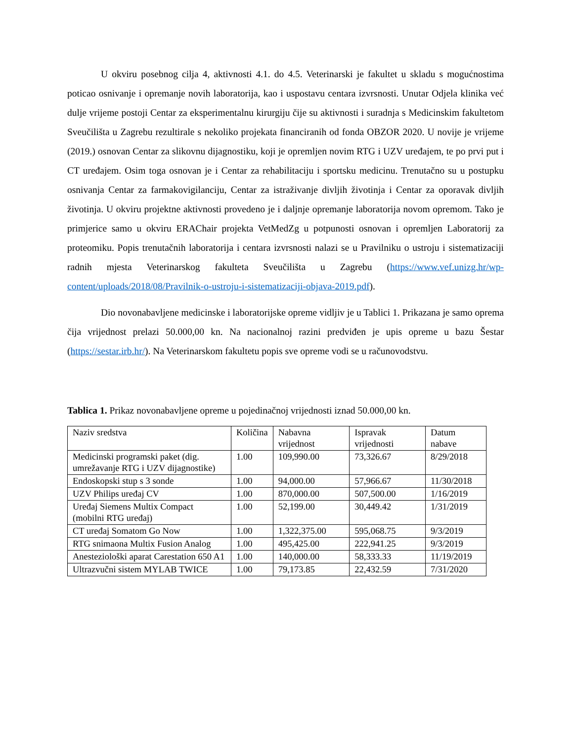U okviru posebnog cilja 4, aktivnosti 4.1. do 4.5. Veterinarski je fakultet u skladu s mogućnostima poticao osnivanje i opremanje novih laboratorija, kao i uspostavu centara izvrsnosti. Unutar Odjela klinika već dulje vrijeme postoji Centar za eksperimentalnu kirurgiju čije su aktivnosti i suradnja s Medicinskim fakultetom Sveučilišta u Zagrebu rezultirale s nekoliko projekata financiranih od fonda OBZOR 2020. U novije je vrijeme (2019.) osnovan Centar za slikovnu dijagnostiku, koji je opremljen novim RTG i UZV uređajem, te po prvi put i CT uređajem. Osim toga osnovan je i Centar za rehabilitaciju i sportsku medicinu. Trenutačno su u postupku osnivanja Centar za farmakovigilanciju, Centar za istraživanje divljih životinja i Centar za oporavak divljih životinja. U okviru projektne aktivnosti provedeno je i daljnje opremanje laboratorija novom opremom. Tako je primjerice samo u okviru ERAChair projekta VetMedZg u potpunosti osnovan i opremljen Laboratorij za proteomiku. Popis trenutačnih laboratorija i centara izvrsnosti nalazi se u Pravilniku o ustroju i sistematizaciji radnih mjesta Veterinarskog fakulteta Sveučilišta u Zagrebu (https://www.vef.unizg.hr/wp-content/uploads/2018/08/Pravilnik-o-ustroju-i-sistematizaciji-objava-2019.pdf).
Dio novonabavljene medicinske i laboratorijske opreme vidljiv je u Tablici 1. Prikazana je samo oprema čija vrijednost prelazi 50.000,00 kn. Na nacionalnoj razini predviđen je upis opreme u bazu Šestar (https://sestar.irb.hr/). Na Veterinarskom fakultetu popis sve opreme vodi se u računovodstvu.
Tablica 1. Prikaz novonabavljene opreme u pojedinačnoj vrijednosti iznad 50.000,00 kn.
| Naziv sredstva | Količina | Nabavna vrijednost | Ispravak vrijednosti | Datum nabave |
| Medicinski programski paket (dig. umrežavanje RTG i UZV dijagnostike) | 1.00 | 109,990.00 | 73,326.67 | 8/29/2018 |
| Endoskopski stup s 3 sonde | 1.00 | 94,000.00 | 57,966.67 | 11/30/2018 |
| UZV Philips uređaj CV | 1.00 | 870,000.00 | 507,500.00 | 1/16/2019 |
| Uređaj Siemens Multix Compact (mobilni RTG uređaj) | 1.00 | 52,199.00 | 30,449.42 | 1/31/2019 |
| CT uređaj Somatom Go Now | 1.00 | 1,322,375.00 | 595,068.75 | 9/3/2019 |
| RTG snimaona Multix Fusion Analog | 1.00 | 495,425.00 | 222,941.25 | 9/3/2019 |
| Anesteziološki aparat Carestation 650 A1 | 1.00 | 140,000.00 | 58,333.33 | 11/19/2019 |
| Ultrazvučni sistem MYLAB TWICE | 1.00 | 79,173.85 | 22,432.59 | 7/31/2020 |